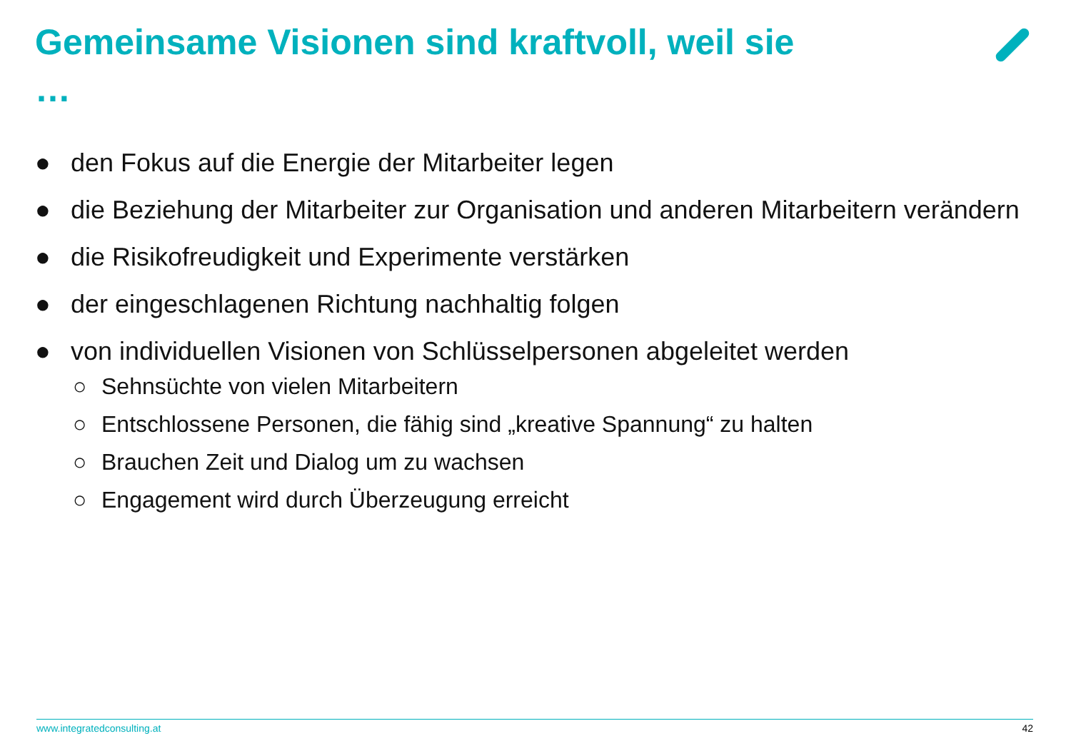Gemeinsame Visionen sind kraftvoll, weil sie …
● den Fokus auf die Energie der Mitarbeiter legen
● die Beziehung der Mitarbeiter zur Organisation und anderen Mitarbeitern verändern
● die Risikofreudigkeit und Experimente verstärken
● der eingeschlagenen Richtung nachhaltig folgen
● von individuellen Visionen von Schlüsselpersonen abgeleitet werden
○ Sehnsüchte von vielen Mitarbeitern
○ Entschlossene Personen, die fähig sind „kreative Spannung“ zu halten
○ Brauchen Zeit und Dialog um zu wachsen
○ Engagement wird durch Überzeugung erreicht
www.integratedconsulting.at 42